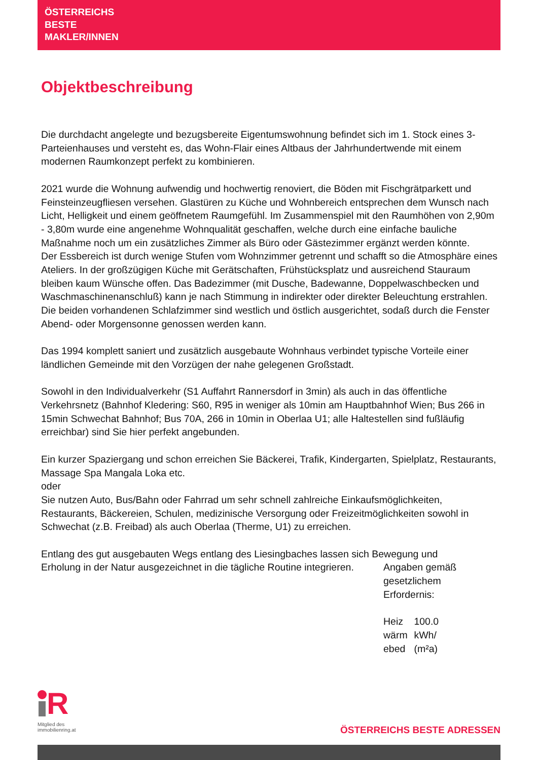ÖSTERREICHS
BESTE
MAKLER/INNEN
Objektbeschreibung
Die durchdacht angelegte und bezugsbereite Eigentumswohnung befindet sich im 1. Stock eines 3-Parteienhauses und versteht es, das Wohn-Flair eines Altbaus der Jahrhundertwende mit einem modernen Raumkonzept perfekt zu kombinieren.
2021 wurde die Wohnung aufwendig und hochwertig renoviert, die Böden mit Fischgrätparkett und Feinsteinzeugfliesen versehen. Glastüren zu Küche und Wohnbereich entsprechen dem Wunsch nach Licht, Helligkeit und einem geöffnetem Raumgefühl. Im Zusammenspiel mit den Raumhöhen von 2,90m - 3,80m wurde eine angenehme Wohnqualität geschaffen, welche durch eine einfache bauliche Maßnahme noch um ein zusätzliches Zimmer als Büro oder Gästezimmer ergänzt werden könnte.
Der Essbereich ist durch wenige Stufen vom Wohnzimmer getrennt und schafft so die Atmosphäre eines Ateliers. In der großzügigen Küche mit Gerätschaften, Frühstücksplatz und ausreichend Stauraum bleiben kaum Wünsche offen. Das Badezimmer (mit Dusche, Badewanne, Doppelwaschbecken und Waschmaschinenanschluß) kann je nach Stimmung in indirekter oder direkter Beleuchtung erstrahlen. Die beiden vorhandenen Schlafzimmer sind westlich und östlich ausgerichtet, sodaß durch die Fenster Abend- oder Morgensonne genossen werden kann.
Das 1994 komplett saniert und zusätzlich ausgebaute Wohnhaus verbindet typische Vorteile einer ländlichen Gemeinde mit den Vorzügen der nahe gelegenen Großstadt.
Sowohl in den Individualverkehr (S1 Auffahrt Rannersdorf in 3min) als auch in das öffentliche Verkehrsnetz (Bahnhof Kledering: S60, R95 in weniger als 10min am Hauptbahnhof Wien; Bus 266 in 15min Schwechat Bahnhof; Bus 70A, 266 in 10min in Oberlaa U1; alle Haltestellen sind fußläufig erreichbar) sind Sie hier perfekt angebunden.
Ein kurzer Spaziergang und schon erreichen Sie Bäckerei, Trafik, Kindergarten, Spielplatz, Restaurants, Massage Spa Mangala Loka etc.
oder
Sie nutzen Auto, Bus/Bahn oder Fahrrad um sehr schnell zahlreiche Einkaufsmöglichkeiten, Restaurants, Bäckereien, Schulen, medizinische Versorgung oder Freizeitmöglichkeiten sowohl in Schwechat (z.B. Freibad) als auch Oberlaa (Therme, U1) zu erreichen.
Entlang des gut ausgebauten Wegs entlang des Liesingbaches lassen sich Bewegung und
Erholung in der Natur ausgezeichnet in die tägliche Routine integrieren. Angaben gemäß gesetzlichem Erfordernis:
Heiz wärm ebed 100.0 kWh/ (m²a)
R
Mitglied des
immobilienring.at
ÖSTERREICHS BESTE ADRESSEN